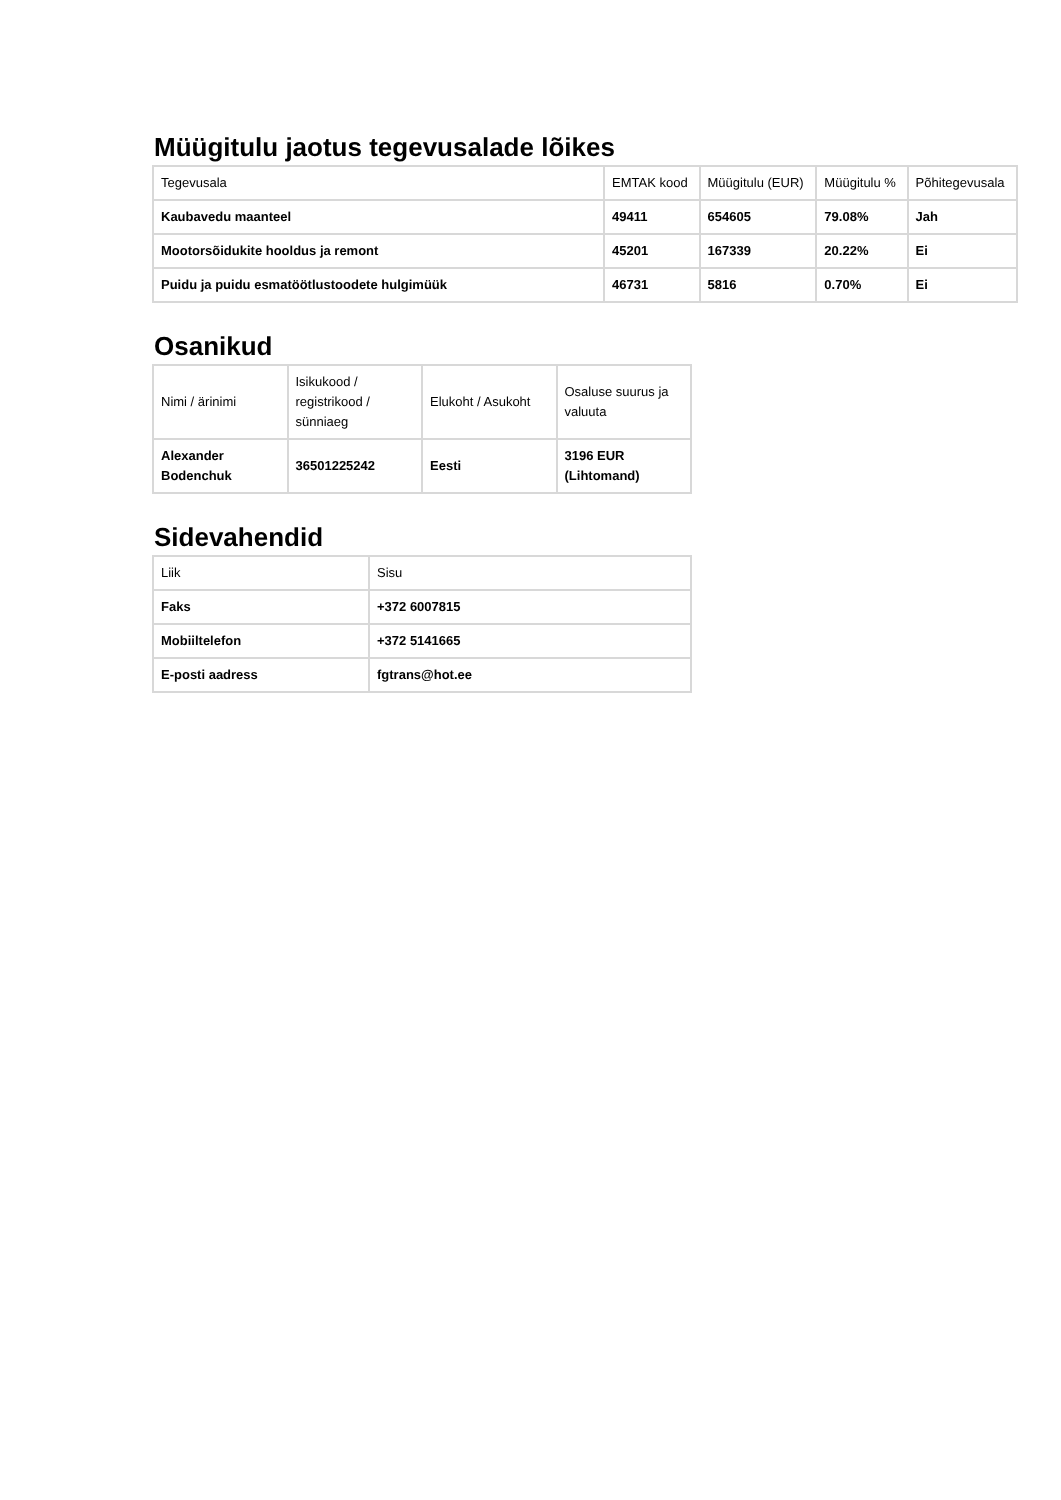Müügitulu jaotus tegevusalade lõikes
| Tegevusala | EMTAK kood | Müügitulu (EUR) | Müügitulu % | Põhitegevusala |
| --- | --- | --- | --- | --- |
| Kaubavedu maanteel | 49411 | 654605 | 79.08% | Jah |
| Mootorsõidukite hooldus ja remont | 45201 | 167339 | 20.22% | Ei |
| Puidu ja puidu esmatöötlustoodete hulgimüük | 46731 | 5816 | 0.70% | Ei |
Osanikud
| Nimi / ärinimi | Isikukood / registrikood / sünniaeg | Elukoht / Asukoht | Osaluse suurus ja valuuta |
| --- | --- | --- | --- |
| Alexander Bodenchuk | 36501225242 | Eesti | 3196 EUR (Lihtomand) |
Sidevahendid
| Liik | Sisu |
| --- | --- |
| Faks | +372 6007815 |
| Mobiiltelefon | +372 5141665 |
| E-posti aadress | fgtrans@hot.ee |